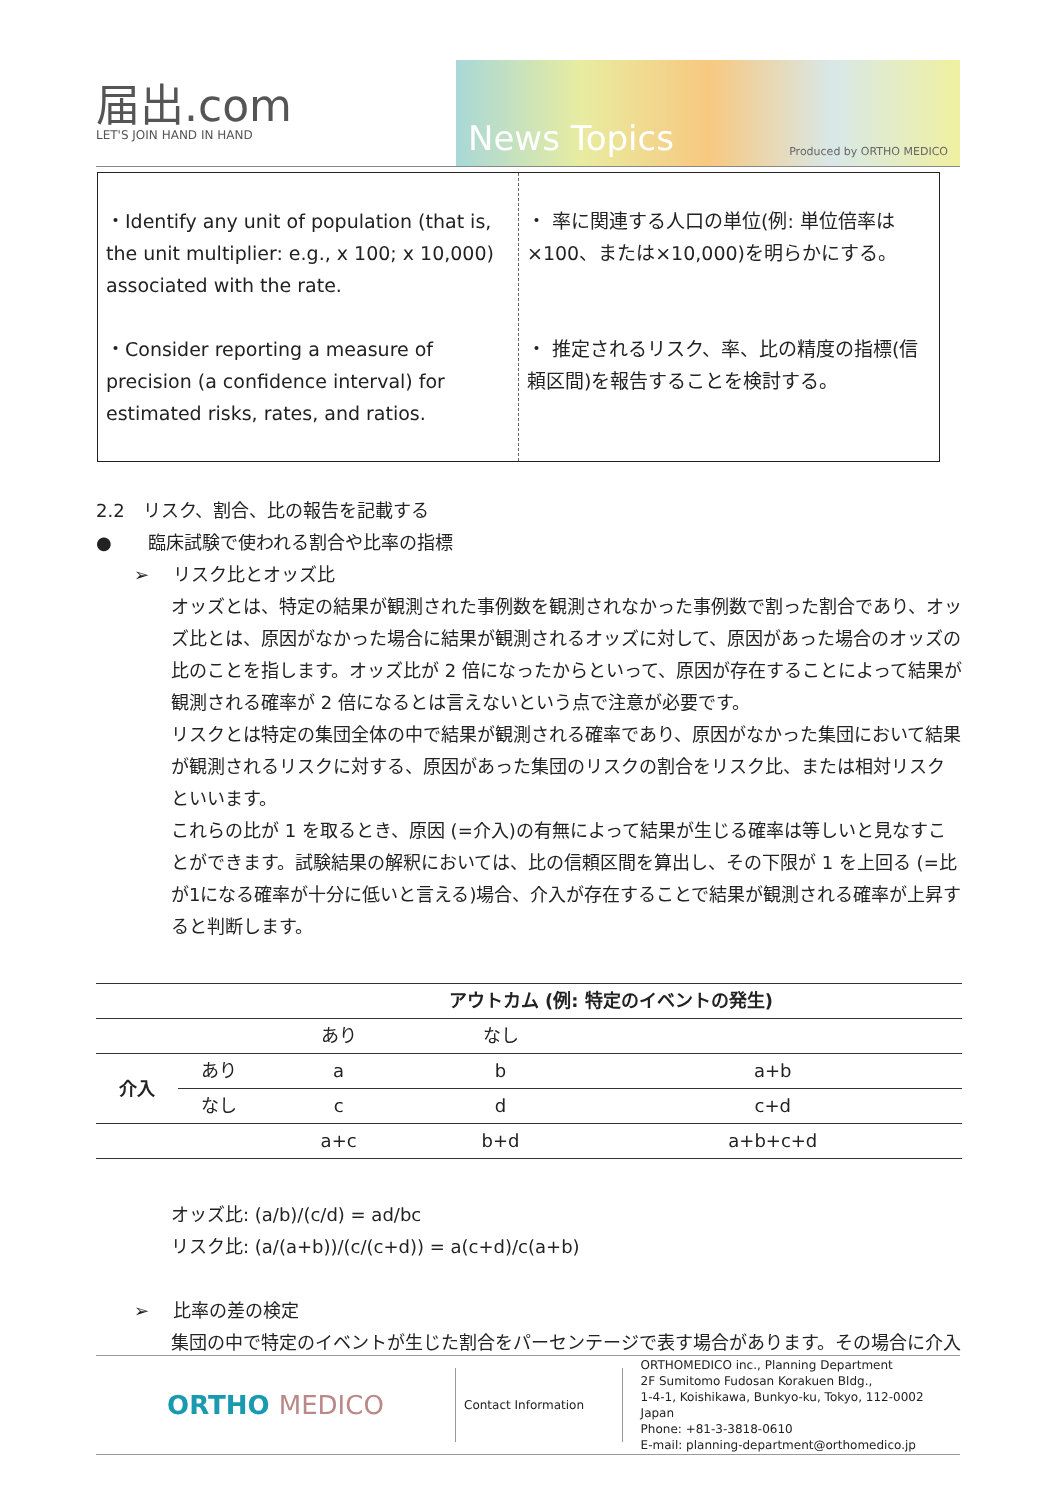届出.com
LET'S JOIN HAND IN HAND
News Topics Produced by ORTHO MEDICO
| ・Identify any unit of population (that is, the unit multiplier: e.g., x 100; x 10,000) associated with the rate. ・Consider reporting a measure of precision (a confidence interval) for estimated risks, rates, and ratios. | ・ 率に関連する人口の単位(例: 単位倍率は×100、または×10,000)を明らかにする。 ・ 推定されるリスク、率、比の精度の指標(信頼区間)を報告することを検討する。 |
2.2　リスク、割合、比の報告を記載する
●　　臨床試験で使われる割合や比率の指標
➢　 リスク比とオッズ比
オッズとは、特定の結果が観測された事例数を観測されなかった事例数で割った割合であり、オッズ比とは、原因がなかった場合に結果が観測されるオッズに対して、原因があった場合のオッズの比のことを指します。オッズ比が 2 倍になったからといって、原因が存在することによって結果が観測される確率が 2 倍になるとは言えないという点で注意が必要です。
リスクとは特定の集団全体の中で結果が観測される確率であり、原因がなかった集団において結果が観測されるリスクに対する、原因があった集団のリスクの割合をリスク比、または相対リスクといいます。
これらの比が 1 を取るとき、原因 (=介入)の有無によって結果が生じる確率は等しいと見なすことができます。試験結果の解釈においては、比の信頼区間を算出し、その下限が 1 を上回る (=比が1になる確率が十分に低いと言える)場合、介入が存在することで結果が観測される確率が上昇すると判断します。
| | | アウトカム (例: 特定のイベントの発生) | | |
| --- | --- | --- | --- | --- |
| | | あり | なし | |
| 介入 | あり | a | b | a+b |
| | なし | c | d | c+d |
| | | a+c | b+d | a+b+c+d |
オッズ比: (a/b)/(c/d) = ad/bc
リスク比: (a/(a+b))/(c/(c+d)) = a(c+d)/c(a+b)
➢　 比率の差の検定
集団の中で特定のイベントが生じた割合をパーセンテージで表す場合があります。その場合に介入
ORTHO MEDICO
Contact Information
ORTHOMEDICO inc., Planning Department
2F Sumitomo Fudosan Korakuen Bldg.,
1-4-1, Koishikawa, Bunkyo-ku, Tokyo, 112-0002 Japan
Phone: +81-3-3818-0610
E-mail: planning-department@orthomedico.jp